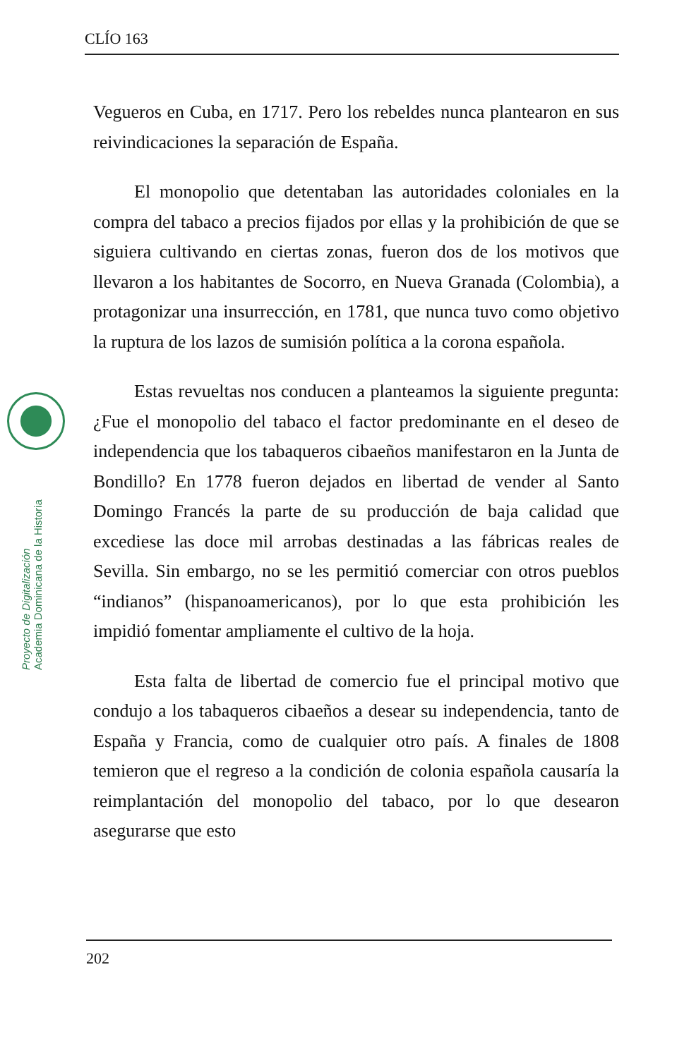CLÍO 163
Proyecto de Digitalización
Academia Dominicana de la Historia
Vegueros en Cuba, en 1717. Pero los rebeldes nunca plantearon en sus reivindicaciones la separación de España.
El monopolio que detentaban las autoridades coloniales en la compra del tabaco a precios fijados por ellas y la prohibición de que se siguiera cultivando en ciertas zonas, fueron dos de los motivos que llevaron a los habitantes de Socorro, en Nueva Granada (Colombia), a protagonizar una insurrección, en 1781, que nunca tuvo como objetivo la ruptura de los lazos de sumisión política a la corona española.
Estas revueltas nos conducen a planteamos la siguiente pregunta: ¿Fue el monopolio del tabaco el factor predominante en el deseo de independencia que los tabaqueros cibaeños manifestaron en la Junta de Bondillo? En 1778 fueron dejados en libertad de vender al Santo Domingo Francés la parte de su producción de baja calidad que excediese las doce mil arrobas destinadas a las fábricas reales de Sevilla. Sin embargo, no se les permitió comerciar con otros pueblos “indianos” (hispanoamericanos), por lo que esta prohibición les impidió fomentar ampliamente el cultivo de la hoja.
Esta falta de libertad de comercio fue el principal motivo que condujo a los tabaqueros cibaeños a desear su independencia, tanto de España y Francia, como de cualquier otro país. A finales de 1808 temieron que el regreso a la condición de colonia española causaría la reimplantación del monopolio del tabaco, por lo que desearon asegurarse que esto
202